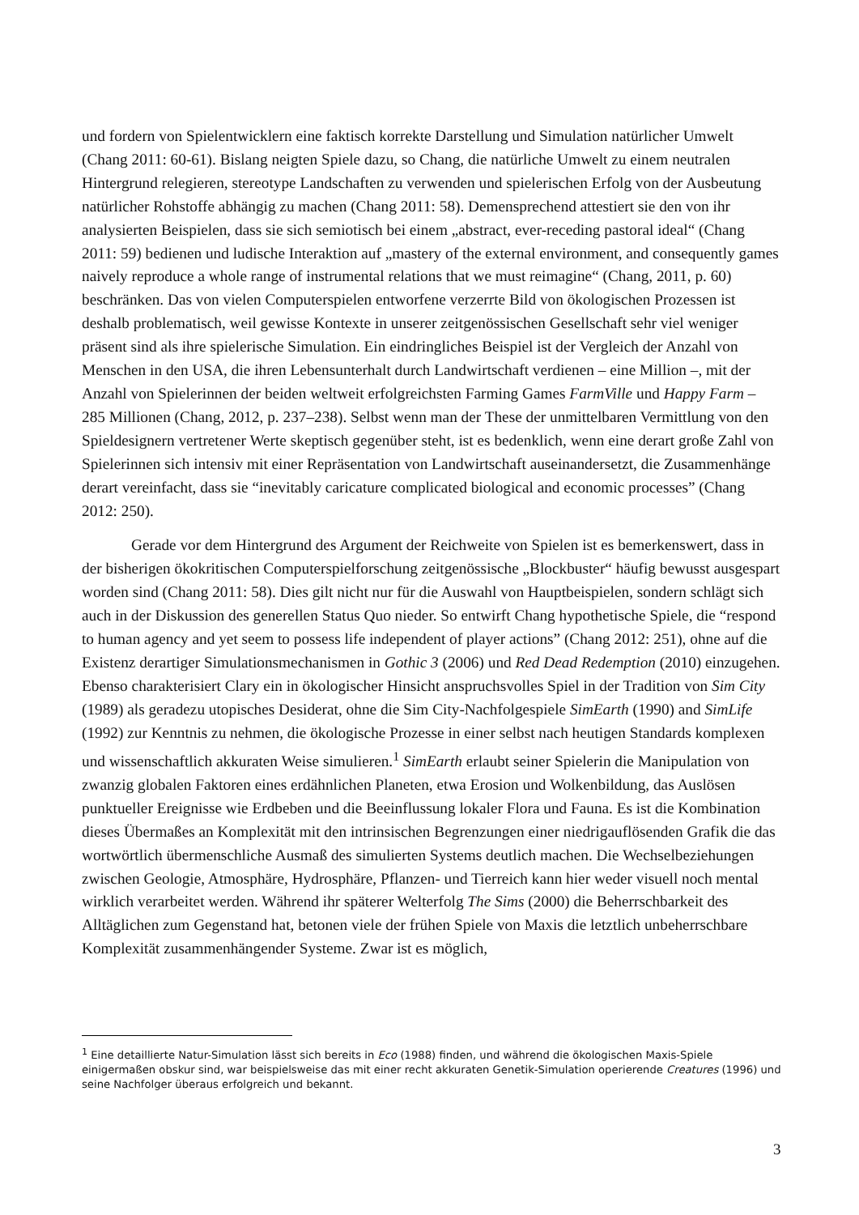und fordern von Spielentwicklern eine faktisch korrekte Darstellung und Simulation natürlicher Umwelt (Chang 2011: 60-61). Bislang neigten Spiele dazu, so Chang, die natürliche Umwelt zu einem neutralen Hintergrund relegieren, stereotype Landschaften zu verwenden und spielerischen Erfolg von der Ausbeutung natürlicher Rohstoffe abhängig zu machen (Chang 2011: 58). Demensprechend attestiert sie den von ihr analysierten Beispielen, dass sie sich semiotisch bei einem „abstract, ever-receding pastoral ideal“ (Chang 2011: 59) bedienen und ludische Interaktion auf „mastery of the external environment, and consequently games naively reproduce a whole range of instrumental relations that we must reimagine“ (Chang, 2011, p. 60) beschränken. Das von vielen Computerspielen entworfene verzerrte Bild von ökologischen Prozessen ist deshalb problematisch, weil gewisse Kontexte in unserer zeitgenössischen Gesellschaft sehr viel weniger präsent sind als ihre spielerische Simulation. Ein eindringliches Beispiel ist der Vergleich der Anzahl von Menschen in den USA, die ihren Lebensunterhalt durch Landwirtschaft verdienen – eine Million –, mit der Anzahl von Spielerinnen der beiden weltweit erfolgreichsten Farming Games FarmVille und Happy Farm – 285 Millionen (Chang, 2012, p. 237–238). Selbst wenn man der These der unmittelbaren Vermittlung von den Spieldesignern vertretener Werte skeptisch gegenüber steht, ist es bedenklich, wenn eine derart große Zahl von Spielerinnen sich intensiv mit einer Repräsentation von Landwirtschaft auseinandersetzt, die Zusammenhänge derart vereinfacht, dass sie “inevitably caricature complicated biological and economic processes” (Chang 2012: 250).
Gerade vor dem Hintergrund des Argument der Reichweite von Spielen ist es bemerkenswert, dass in der bisherigen ökokritischen Computerspielforschung zeitgenössische „Blockbuster“ häufig bewusst ausgespart worden sind (Chang 2011: 58). Dies gilt nicht nur für die Auswahl von Hauptbeispielen, sondern schlägt sich auch in der Diskussion des generellen Status Quo nieder. So entwirft Chang hypothetische Spiele, die “respond to human agency and yet seem to possess life independent of player actions” (Chang 2012: 251), ohne auf die Existenz derartiger Simulationsmechanismen in Gothic 3 (2006) und Red Dead Redemption (2010) einzugehen. Ebenso charakterisiert Clary ein in ökologischer Hinsicht anspruchsvolles Spiel in der Tradition von Sim City (1989) als geradezu utopisches Desiderat, ohne die Sim City-Nachfolgespiele SimEarth (1990) and SimLife (1992) zur Kenntnis zu nehmen, die ökologische Prozesse in einer selbst nach heutigen Standards komplexen und wissenschaftlich akkuraten Weise simulieren.<sup>1</sup> SimEarth erlaubt seiner Spielerin die Manipulation von zwanzig globalen Faktoren eines erdähnlichen Planeten, etwa Erosion und Wolkenbildung, das Auslösen punktueller Ereignisse wie Erdbeben und die Beeinflussung lokaler Flora und Fauna. Es ist die Kombination dieses Übermaßes an Komplexität mit den intrinsischen Begrenzungen einer niedrigauflösenden Grafik die das wortwörtlich übermenschliche Ausmaß des simulierten Systems deutlich machen. Die Wechselbeziehungen zwischen Geologie, Atmosphäre, Hydrosphäre, Pflanzen- und Tierreich kann hier weder visuell noch mental wirklich verarbeitet werden. Während ihr späterer Welterfolg The Sims (2000) die Beherrschbarkeit des Alltäglichen zum Gegenstand hat, betonen viele der frühen Spiele von Maxis die letztlich unbeherrschbare Komplexität zusammenhängender Systeme. Zwar ist es möglich,
<sup>1</sup> Eine detaillierte Natur-Simulation lässt sich bereits in Eco (1988) finden, und während die ökologischen Maxis-Spiele einigermaßen obskur sind, war beispielsweise das mit einer recht akkuraten Genetik-Simulation operierende Creatures (1996) und seine Nachfolger überaus erfolgreich und bekannt.
3